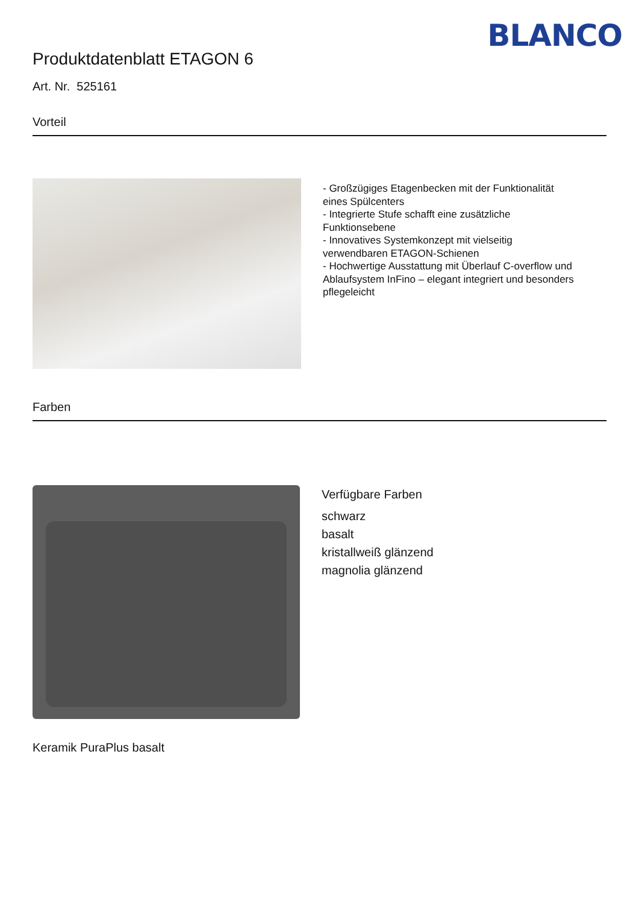BLANCO
Produktdatenblatt ETAGON 6
Art. Nr. 525161
Vorteil
- Großzügiges Etagenbecken mit der Funktionalität
eines Spülcenters
- Integrierte Stufe schafft eine zusätzliche
Funktionsebene
- Innovatives Systemkonzept mit vielseitig
verwendbaren ETAGON-Schienen
- Hochwertige Ausstattung mit Überlauf C-overflow und
Ablaufsystem InFino – elegant integriert und besonders
pflegeleicht
Farben
Verfügbare Farben
schwarz
basalt
kristallweiß glänzend
magnolia glänzend
Keramik PuraPlus basalt